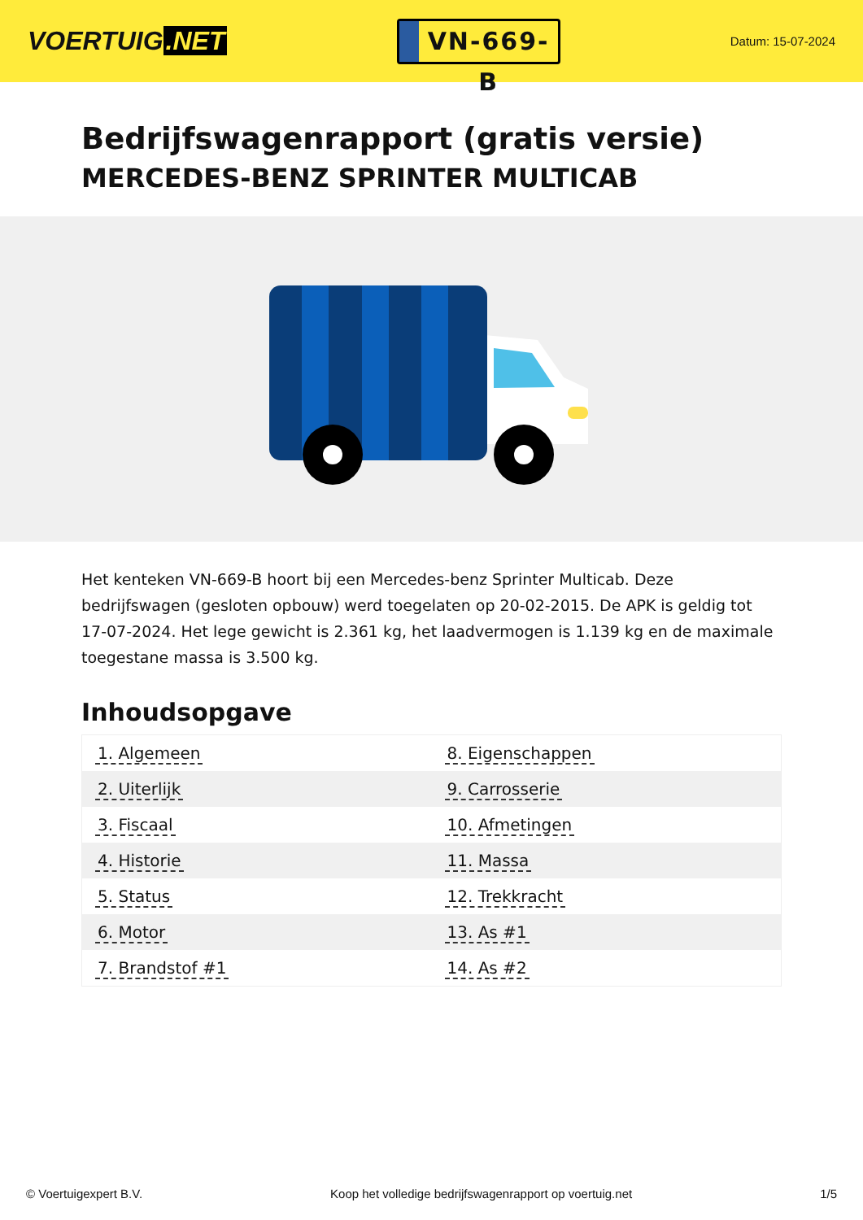VOERTUIG.NET
VN-669-B
Datum: 15-07-2024
Bedrijfswagenrapport (gratis versie)
MERCEDES-BENZ SPRINTER MULTICAB
Het kenteken VN-669-B hoort bij een Mercedes-benz Sprinter Multicab. Deze bedrijfswagen (gesloten opbouw) werd toegelaten op 20-02-2015. De APK is geldig tot 17-07-2024. Het lege gewicht is 2.361 kg, het laadvermogen is 1.139 kg en de maximale toegestane massa is 3.500 kg.
Inhoudsopgave
| 1. Algemeen | 8. Eigenschappen |
| 2. Uiterlijk | 9. Carrosserie |
| 3. Fiscaal | 10. Afmetingen |
| 4. Historie | 11. Massa |
| 5. Status | 12. Trekkracht |
| 6. Motor | 13. As #1 |
| 7. Brandstof #1 | 14. As #2 |
© Voertuigexpert B.V. Koop het volledige bedrijfswagenrapport op voertuig.net
1/5